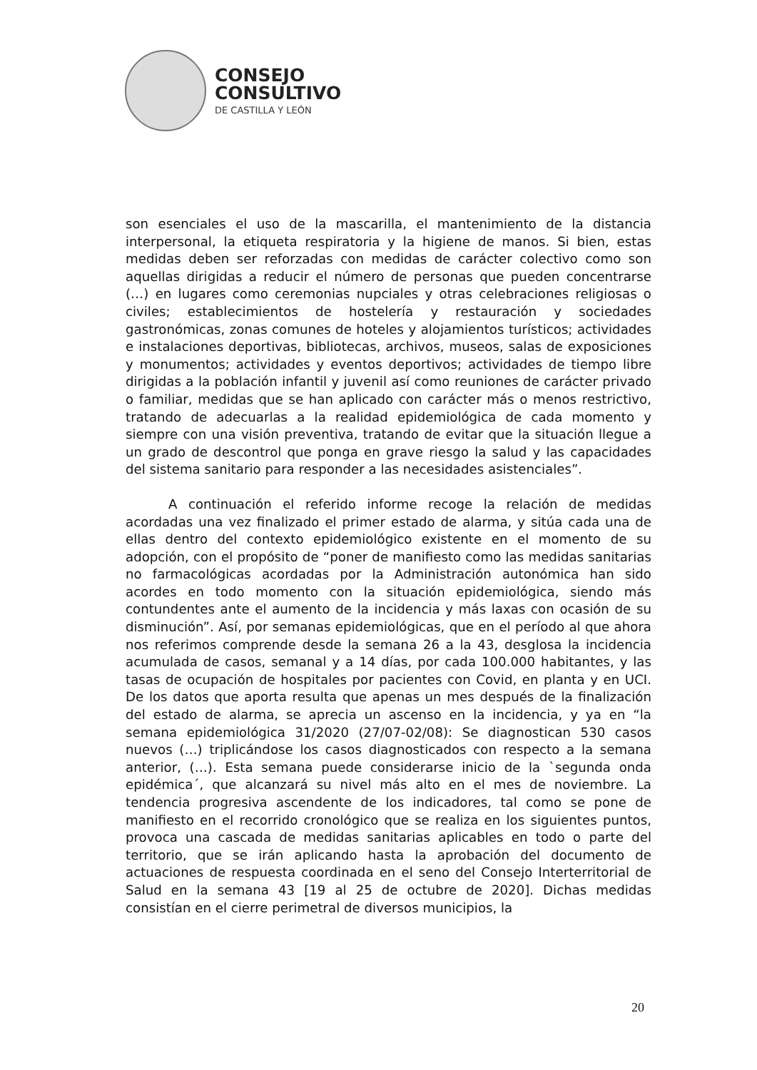CONSEJO
CONSULTIVO
DE CASTILLA Y LEÓN
son esenciales el uso de la mascarilla, el mantenimiento de la distancia interpersonal, la etiqueta respiratoria y la higiene de manos. Si bien, estas medidas deben ser reforzadas con medidas de carácter colectivo como son aquellas dirigidas a reducir el número de personas que pueden concentrarse (…) en lugares como ceremonias nupciales y otras celebraciones religiosas o civiles; establecimientos de hostelería y restauración y sociedades gastronómicas, zonas comunes de hoteles y alojamientos turísticos; actividades e instalaciones deportivas, bibliotecas, archivos, museos, salas de exposiciones y monumentos; actividades y eventos deportivos; actividades de tiempo libre dirigidas a la población infantil y juvenil así como reuniones de carácter privado o familiar, medidas que se han aplicado con carácter más o menos restrictivo, tratando de adecuarlas a la realidad epidemiológica de cada momento y siempre con una visión preventiva, tratando de evitar que la situación llegue a un grado de descontrol que ponga en grave riesgo la salud y las capacidades del sistema sanitario para responder a las necesidades asistenciales”.
A continuación el referido informe recoge la relación de medidas acordadas una vez finalizado el primer estado de alarma, y sitúa cada una de ellas dentro del contexto epidemiológico existente en el momento de su adopción, con el propósito de “poner de manifiesto como las medidas sanitarias no farmacológicas acordadas por la Administración autonómica han sido acordes en todo momento con la situación epidemiológica, siendo más contundentes ante el aumento de la incidencia y más laxas con ocasión de su disminución”. Así, por semanas epidemiológicas, que en el período al que ahora nos referimos comprende desde la semana 26 a la 43, desglosa la incidencia acumulada de casos, semanal y a 14 días, por cada 100.000 habitantes, y las tasas de ocupación de hospitales por pacientes con Covid, en planta y en UCI. De los datos que aporta resulta que apenas un mes después de la finalización del estado de alarma, se aprecia un ascenso en la incidencia, y ya en “la semana epidemiológica 31/2020 (27/07-02/08): Se diagnostican 530 casos nuevos (…) triplicándose los casos diagnosticados con respecto a la semana anterior, (…). Esta semana puede considerarse inicio de la `segunda onda epidémica´, que alcanzará su nivel más alto en el mes de noviembre. La tendencia progresiva ascendente de los indicadores, tal como se pone de manifiesto en el recorrido cronológico que se realiza en los siguientes puntos, provoca una cascada de medidas sanitarias aplicables en todo o parte del territorio, que se irán aplicando hasta la aprobación del documento de actuaciones de respuesta coordinada en el seno del Consejo Interterritorial de Salud en la semana 43 [19 al 25 de octubre de 2020]. Dichas medidas consistían en el cierre perimetral de diversos municipios, la
20